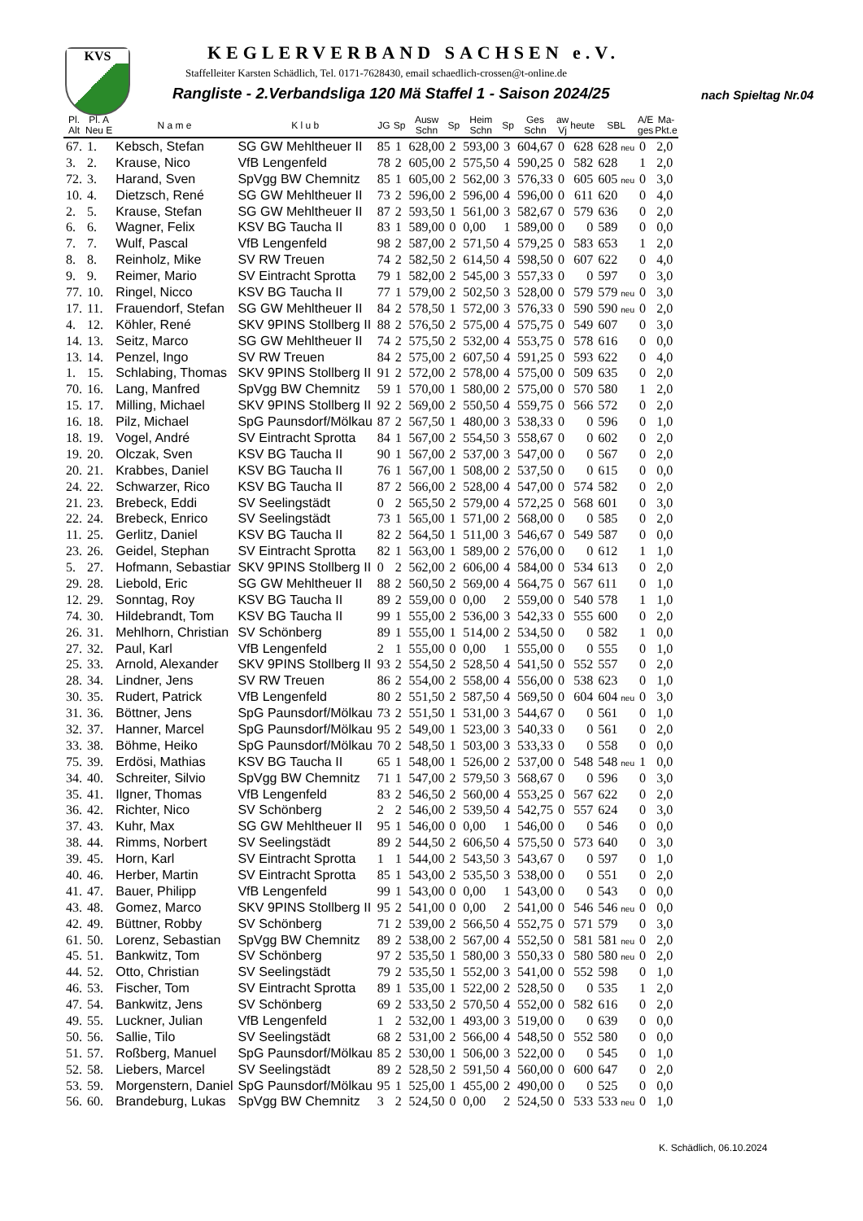KVS KEGLERVERBAND SACHSEN e.V.
Staffelleiter Karsten Schädlich, Tel. 0171-7628430, email schaedlich-crossen@t-online.de
Rangliste - 2.Verbandsliga 120 Mä Staffel 1 - Saison 2024/25
nach Spieltag Nr.04
| Pl. Alt | Pl. A Neu E | N a m e | K l u b | JG | Sp | Ausw Schn | Sp | Heim Schn | Sp | Ges Schn | aw Vj | heute | SBL | A/E ges | Ma- Pkt.e |
| --- | --- | --- | --- | --- | --- | --- | --- | --- | --- | --- | --- | --- | --- | --- | --- |
| 67. | 1. | Kebsch, Stefan | SG GW Mehltheuer II | 85 | 1 | 628,00 | 2 | 593,00 | 3 | 604,67 | 0 | 628 | 628 neu | 0 | 2,0 |
| 3. | 2. | Krause, Nico | VfB Lengenfeld | 78 | 2 | 605,00 | 2 | 575,50 | 4 | 590,25 | 0 | 582 | 628 | 1 | 2,0 |
| 72. | 3. | Harand, Sven | SpVgg BW Chemnitz | 85 | 1 | 605,00 | 2 | 562,00 | 3 | 576,33 | 0 | 605 | 605 neu | 0 | 3,0 |
| 10. | 4. | Dietzsch, René | SG GW Mehltheuer II | 73 | 2 | 596,00 | 2 | 596,00 | 4 | 596,00 | 0 | 611 | 620 | 0 | 4,0 |
| 2. | 5. | Krause, Stefan | SG GW Mehltheuer II | 87 | 2 | 593,50 | 1 | 561,00 | 3 | 582,67 | 0 | 579 | 636 | 0 | 2,0 |
| 6. | 6. | Wagner, Felix | KSV BG Taucha II | 83 | 1 | 589,00 | 0 | 0,00 | 1 | 589,00 | 0 | 0 | 589 | 0 | 0,0 |
| 7. | 7. | Wulf, Pascal | VfB Lengenfeld | 98 | 2 | 587,00 | 2 | 571,50 | 4 | 579,25 | 0 | 583 | 653 | 1 | 2,0 |
| 8. | 8. | Reinholz, Mike | SV RW Treuen | 74 | 2 | 582,50 | 2 | 614,50 | 4 | 598,50 | 0 | 607 | 622 | 0 | 4,0 |
| 9. | 9. | Reimer, Mario | SV Eintracht Sprotta | 79 | 1 | 582,00 | 2 | 545,00 | 3 | 557,33 | 0 | 0 | 597 | 0 | 3,0 |
| 77. | 10. | Ringel, Nicco | KSV BG Taucha II | 77 | 1 | 579,00 | 2 | 502,50 | 3 | 528,00 | 0 | 579 | 579 neu | 0 | 3,0 |
| 17. | 11. | Frauendorf, Stefan | SG GW Mehltheuer II | 84 | 2 | 578,50 | 1 | 572,00 | 3 | 576,33 | 0 | 590 | 590 neu | 0 | 2,0 |
| 4. | 12. | Köhler, René | SKV 9PINS Stollberg II | 88 | 2 | 576,50 | 2 | 575,00 | 4 | 575,75 | 0 | 549 | 607 | 0 | 3,0 |
| 14. | 13. | Seitz, Marco | SG GW Mehltheuer II | 74 | 2 | 575,50 | 2 | 532,00 | 4 | 553,75 | 0 | 578 | 616 | 0 | 0,0 |
| 13. | 14. | Penzel, Ingo | SV RW Treuen | 84 | 2 | 575,00 | 2 | 607,50 | 4 | 591,25 | 0 | 593 | 622 | 0 | 4,0 |
| 1. | 15. | Schlabing, Thomas | SKV 9PINS Stollberg II | 91 | 2 | 572,00 | 2 | 578,00 | 4 | 575,00 | 0 | 509 | 635 | 0 | 2,0 |
| 70. | 16. | Lang, Manfred | SpVgg BW Chemnitz | 59 | 1 | 570,00 | 1 | 580,00 | 2 | 575,00 | 0 | 570 | 580 | 1 | 2,0 |
| 15. | 17. | Milling, Michael | SKV 9PINS Stollberg II | 92 | 2 | 569,00 | 2 | 550,50 | 4 | 559,75 | 0 | 566 | 572 | 0 | 2,0 |
| 16. | 18. | Pilz, Michael | SpG Paunsdorf/Mölkau | 87 | 2 | 567,50 | 1 | 480,00 | 3 | 538,33 | 0 | 0 | 596 | 0 | 1,0 |
| 18. | 19. | Vogel, André | SV Eintracht Sprotta | 84 | 1 | 567,00 | 2 | 554,50 | 3 | 558,67 | 0 | 0 | 602 | 0 | 2,0 |
| 19. | 20. | Olczak, Sven | KSV BG Taucha II | 90 | 1 | 567,00 | 2 | 537,00 | 3 | 547,00 | 0 | 0 | 567 | 0 | 2,0 |
| 20. | 21. | Krabbes, Daniel | KSV BG Taucha II | 76 | 1 | 567,00 | 1 | 508,00 | 2 | 537,50 | 0 | 0 | 615 | 0 | 0,0 |
| 24. | 22. | Schwarzer, Rico | KSV BG Taucha II | 87 | 2 | 566,00 | 2 | 528,00 | 4 | 547,00 | 0 | 574 | 582 | 0 | 2,0 |
| 21. | 23. | Brebeck, Eddi | SV Seelingstädt | 0 | 2 | 565,50 | 2 | 579,00 | 4 | 572,25 | 0 | 568 | 601 | 0 | 3,0 |
| 22. | 24. | Brebeck, Enrico | SV Seelingstädt | 73 | 1 | 565,00 | 1 | 571,00 | 2 | 568,00 | 0 | 0 | 585 | 0 | 2,0 |
| 11. | 25. | Gerlitz, Daniel | KSV BG Taucha II | 82 | 2 | 564,50 | 1 | 511,00 | 3 | 546,67 | 0 | 549 | 587 | 0 | 0,0 |
| 23. | 26. | Geidel, Stephan | SV Eintracht Sprotta | 82 | 1 | 563,00 | 1 | 589,00 | 2 | 576,00 | 0 | 0 | 612 | 1 | 1,0 |
| 5. | 27. | Hofmann, Sebastiar | SKV 9PINS Stollberg II | 0 | 2 | 562,00 | 2 | 606,00 | 4 | 584,00 | 0 | 534 | 613 | 0 | 2,0 |
| 29. | 28. | Liebold, Eric | SG GW Mehltheuer II | 88 | 2 | 560,50 | 2 | 569,00 | 4 | 564,75 | 0 | 567 | 611 | 0 | 1,0 |
| 12. | 29. | Sonntag, Roy | KSV BG Taucha II | 89 | 2 | 559,00 | 0 | 0,00 | 2 | 559,00 | 0 | 540 | 578 | 1 | 1,0 |
| 74. | 30. | Hildebrandt, Tom | KSV BG Taucha II | 99 | 1 | 555,00 | 2 | 536,00 | 3 | 542,33 | 0 | 555 | 600 | 0 | 2,0 |
| 26. | 31. | Mehlhorn, Christian | SV Schönberg | 89 | 1 | 555,00 | 1 | 514,00 | 2 | 534,50 | 0 | 0 | 582 | 1 | 0,0 |
| 27. | 32. | Paul, Karl | VfB Lengenfeld | 2 | 1 | 555,00 | 0 | 0,00 | 1 | 555,00 | 0 | 0 | 555 | 0 | 1,0 |
| 25. | 33. | Arnold, Alexander | SKV 9PINS Stollberg II | 93 | 2 | 554,50 | 2 | 528,50 | 4 | 541,50 | 0 | 552 | 557 | 0 | 2,0 |
| 28. | 34. | Lindner, Jens | SV RW Treuen | 86 | 2 | 554,00 | 2 | 558,00 | 4 | 556,00 | 0 | 538 | 623 | 0 | 1,0 |
| 30. | 35. | Rudert, Patrick | VfB Lengenfeld | 80 | 2 | 551,50 | 2 | 587,50 | 4 | 569,50 | 0 | 604 | 604 neu | 0 | 3,0 |
| 31. | 36. | Böttner, Jens | SpG Paunsdorf/Mölkau | 73 | 2 | 551,50 | 1 | 531,00 | 3 | 544,67 | 0 | 0 | 561 | 0 | 1,0 |
| 32. | 37. | Hanner, Marcel | SpG Paunsdorf/Mölkau | 95 | 2 | 549,00 | 1 | 523,00 | 3 | 540,33 | 0 | 0 | 561 | 0 | 2,0 |
| 33. | 38. | Böhme, Heiko | SpG Paunsdorf/Mölkau | 70 | 2 | 548,50 | 1 | 503,00 | 3 | 533,33 | 0 | 0 | 558 | 0 | 0,0 |
| 75. | 39. | Erdösi, Mathias | KSV BG Taucha II | 65 | 1 | 548,00 | 1 | 526,00 | 2 | 537,00 | 0 | 548 | 548 neu | 1 | 0,0 |
| 34. | 40. | Schreiter, Silvio | SpVgg BW Chemnitz | 71 | 1 | 547,00 | 2 | 579,50 | 3 | 568,67 | 0 | 0 | 596 | 0 | 3,0 |
| 35. | 41. | Ilgner, Thomas | VfB Lengenfeld | 83 | 2 | 546,50 | 2 | 560,00 | 4 | 553,25 | 0 | 567 | 622 | 0 | 2,0 |
| 36. | 42. | Richter, Nico | SV Schönberg | 2 | 2 | 546,00 | 2 | 539,50 | 4 | 542,75 | 0 | 557 | 624 | 0 | 3,0 |
| 37. | 43. | Kuhr, Max | SG GW Mehltheuer II | 95 | 1 | 546,00 | 0 | 0,00 | 1 | 546,00 | 0 | 0 | 546 | 0 | 0,0 |
| 38. | 44. | Rimms, Norbert | SV Seelingstädt | 89 | 2 | 544,50 | 2 | 606,50 | 4 | 575,50 | 0 | 573 | 640 | 0 | 3,0 |
| 39. | 45. | Horn, Karl | SV Eintracht Sprotta | 1 | 1 | 544,00 | 2 | 543,50 | 3 | 543,67 | 0 | 0 | 597 | 0 | 1,0 |
| 40. | 46. | Herber, Martin | SV Eintracht Sprotta | 85 | 1 | 543,00 | 2 | 535,50 | 3 | 538,00 | 0 | 0 | 551 | 0 | 2,0 |
| 41. | 47. | Bauer, Philipp | VfB Lengenfeld | 99 | 1 | 543,00 | 0 | 0,00 | 1 | 543,00 | 0 | 0 | 543 | 0 | 0,0 |
| 43. | 48. | Gomez, Marco | SKV 9PINS Stollberg II | 95 | 2 | 541,00 | 0 | 0,00 | 2 | 541,00 | 0 | 546 | 546 neu | 0 | 0,0 |
| 42. | 49. | Büttner, Robby | SV Schönberg | 71 | 2 | 539,00 | 2 | 566,50 | 4 | 552,75 | 0 | 571 | 579 | 0 | 3,0 |
| 61. | 50. | Lorenz, Sebastian | SpVgg BW Chemnitz | 89 | 2 | 538,00 | 2 | 567,00 | 4 | 552,50 | 0 | 581 | 581 neu | 0 | 2,0 |
| 45. | 51. | Bankwitz, Tom | SV Schönberg | 97 | 2 | 535,50 | 1 | 580,00 | 3 | 550,33 | 0 | 580 | 580 neu | 0 | 2,0 |
| 44. | 52. | Otto, Christian | SV Seelingstädt | 79 | 2 | 535,50 | 1 | 552,00 | 3 | 541,00 | 0 | 552 | 598 | 0 | 1,0 |
| 46. | 53. | Fischer, Tom | SV Eintracht Sprotta | 89 | 1 | 535,00 | 1 | 522,00 | 2 | 528,50 | 0 | 0 | 535 | 1 | 2,0 |
| 47. | 54. | Bankwitz, Jens | SV Schönberg | 69 | 2 | 533,50 | 2 | 570,50 | 4 | 552,00 | 0 | 582 | 616 | 0 | 2,0 |
| 49. | 55. | Luckner, Julian | VfB Lengenfeld | 1 | 2 | 532,00 | 1 | 493,00 | 3 | 519,00 | 0 | 0 | 639 | 0 | 0,0 |
| 50. | 56. | Sallie, Tilo | SV Seelingstädt | 68 | 2 | 531,00 | 2 | 566,00 | 4 | 548,50 | 0 | 552 | 580 | 0 | 0,0 |
| 51. | 57. | Roßberg, Manuel | SpG Paunsdorf/Mölkau | 85 | 2 | 530,00 | 1 | 506,00 | 3 | 522,00 | 0 | 0 | 545 | 0 | 1,0 |
| 52. | 58. | Liebers, Marcel | SV Seelingstädt | 89 | 2 | 528,50 | 2 | 591,50 | 4 | 560,00 | 0 | 600 | 647 | 0 | 2,0 |
| 53. | 59. | Morgenstern, Daniel | SpG Paunsdorf/Mölkau | 95 | 1 | 525,00 | 1 | 455,00 | 2 | 490,00 | 0 | 0 | 525 | 0 | 0,0 |
| 56. | 60. | Brandeburg, Lukas | SpVgg BW Chemnitz | 3 | 2 | 524,50 | 0 | 0,00 | 2 | 524,50 | 0 | 533 | 533 neu | 0 | 1,0 |
K. Schädlich, 06.10.2024